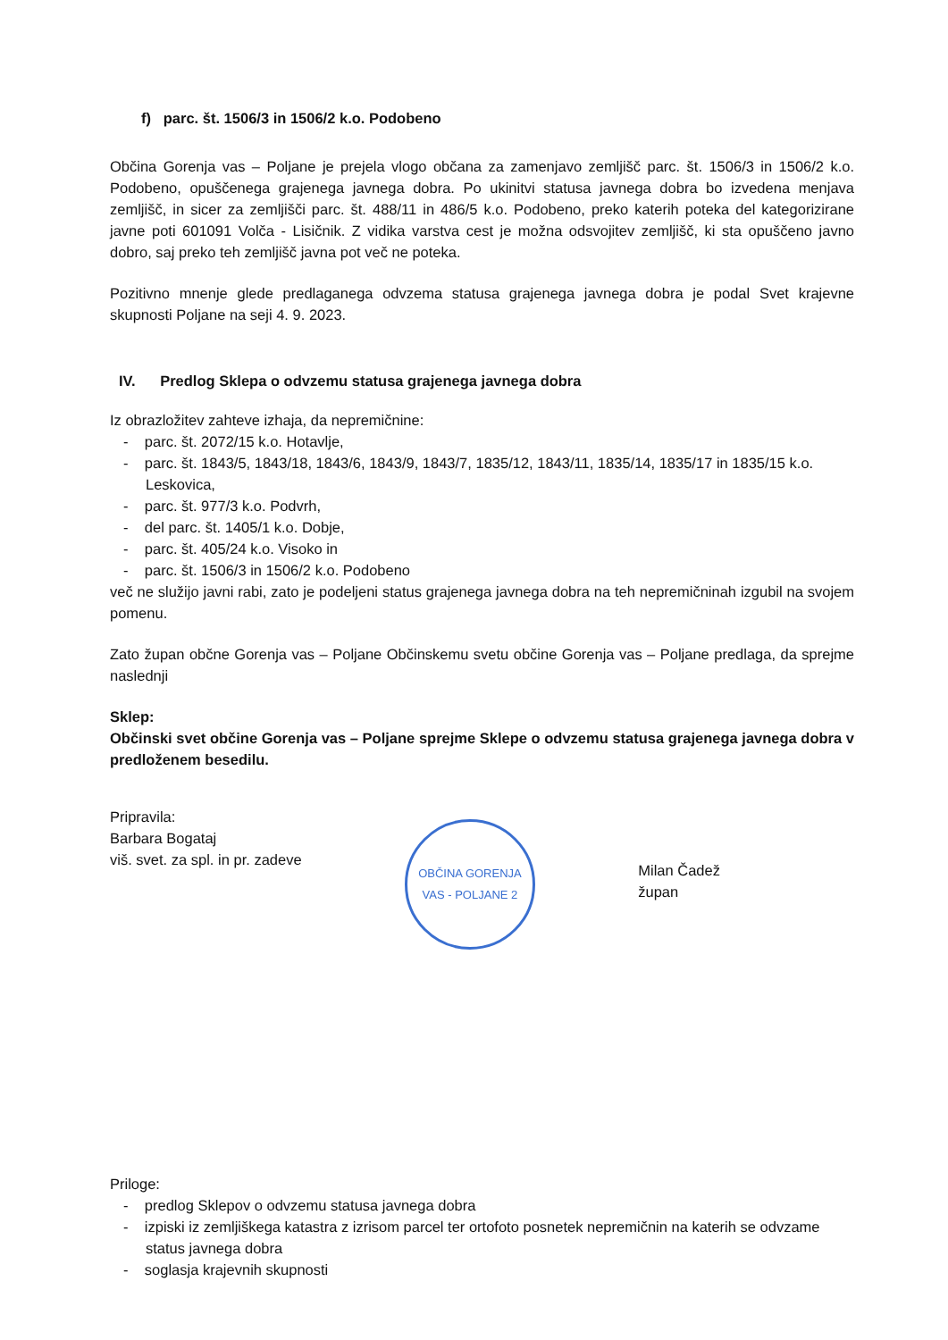f) parc. št. 1506/3 in 1506/2 k.o. Podobeno
Občina Gorenja vas – Poljane je prejela vlogo občana za zamenjavo zemljišč parc. št. 1506/3 in 1506/2 k.o. Podobeno, opuščenega grajenega javnega dobra. Po ukinitvi statusa javnega dobra bo izvedena menjava zemljišč, in sicer za zemljišči parc. št. 488/11 in 486/5 k.o. Podobeno, preko katerih poteka del kategorizirane javne poti 601091 Volča - Lisičnik. Z vidika varstva cest je možna odsvojitev zemljišč, ki sta opuščeno javno dobro, saj preko teh zemljišč javna pot več ne poteka.
Pozitivno mnenje glede predlaganega odvzema statusa grajenega javnega dobra je podal Svet krajevne skupnosti Poljane na seji 4. 9. 2023.
IV. Predlog Sklepa o odvzemu statusa grajenega javnega dobra
Iz obrazložitev zahteve izhaja, da nepremičnine:
- parc. št. 2072/15 k.o. Hotavlje,
- parc. št. 1843/5, 1843/18, 1843/6, 1843/9, 1843/7, 1835/12, 1843/11, 1835/14, 1835/17 in 1835/15 k.o. Leskovica,
- parc. št. 977/3 k.o. Podvrh,
- del parc. št. 1405/1 k.o. Dobje,
- parc. št. 405/24 k.o. Visoko in
- parc. št. 1506/3 in 1506/2 k.o. Podobeno
več ne služijo javni rabi, zato je podeljeni status grajenega javnega dobra na teh nepremičninah izgubil na svojem pomenu.
Zato župan občne Gorenja vas – Poljane Občinskemu svetu občine Gorenja vas – Poljane predlaga, da sprejme naslednji
Sklep:
Občinski svet občine Gorenja vas – Poljane sprejme Sklepe o odvzemu statusa grajenega javnega dobra v predloženem besedilu.
Pripravila:
Barbara Bogataj
viš. svet. za spl. in pr. zadeve
OBČINA GORENJA VAS - POLJANE 2
Milan Čadež
župan
Priloge:
- predlog Sklepov o odvzemu statusa javnega dobra
- izpiski iz zemljiškega katastra z izrisom parcel ter ortofoto posnetek nepremičnin na katerih se odvzame status javnega dobra
- soglasja krajevnih skupnosti